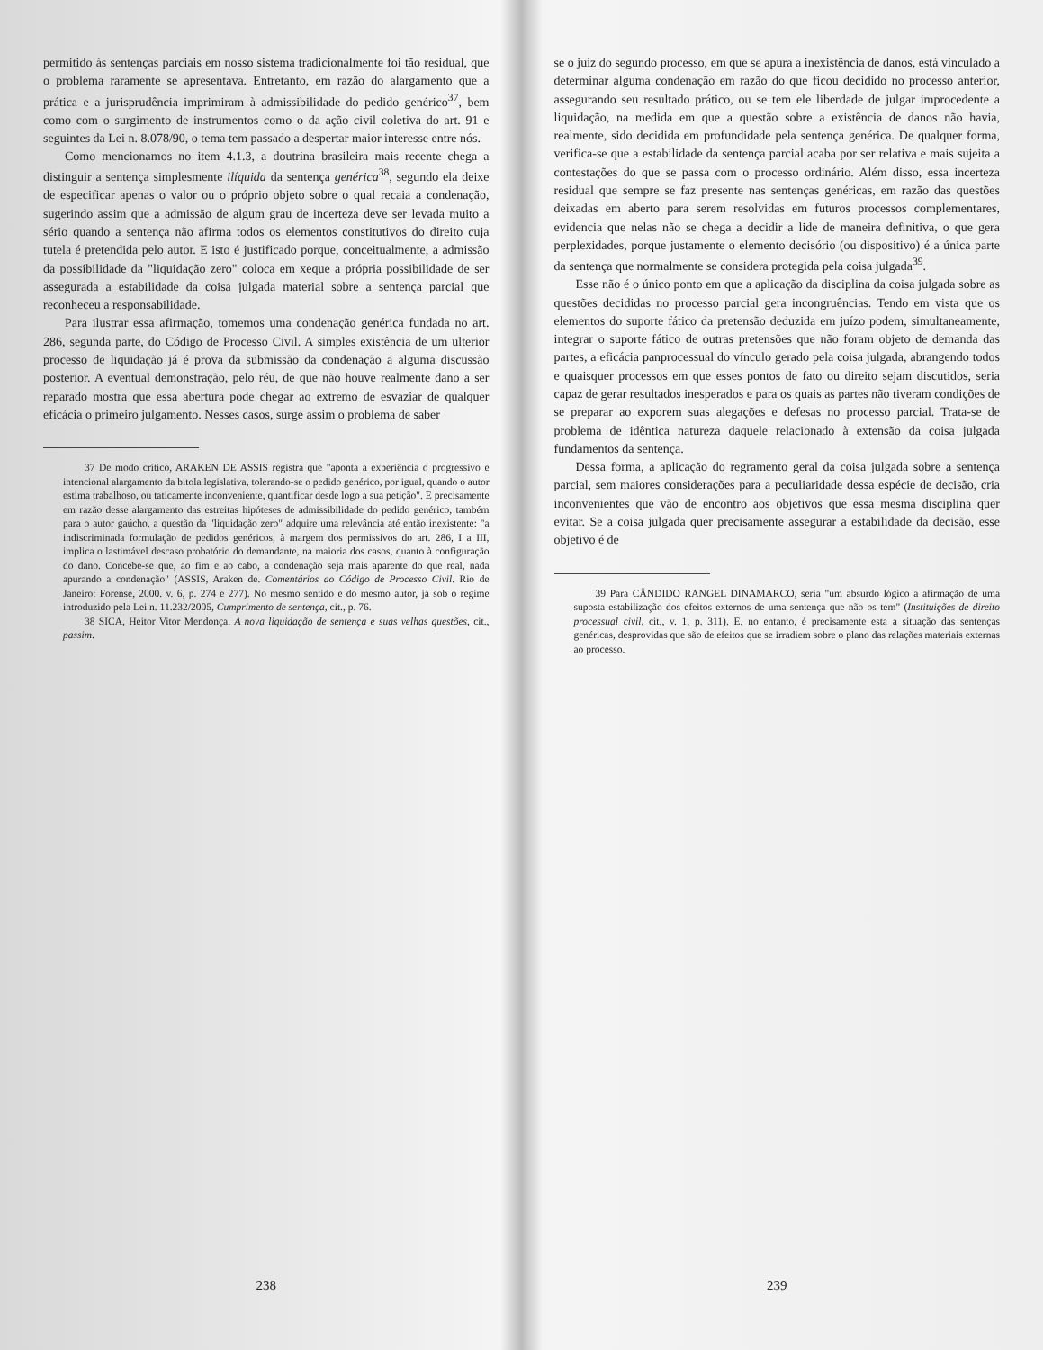permitido às sentenças parciais em nosso sistema tradicionalmente foi tão residual, que o problema raramente se apresentava. Entretanto, em razão do alargamento que a prática e a jurisprudência imprimiram à admissibilidade do pedido genérico<sup>37</sup>, bem como com o surgimento de instrumentos como o da ação civil coletiva do art. 91 e seguintes da Lei n. 8.078/90, o tema tem passado a despertar maior interesse entre nós.
Como mencionamos no item 4.1.3, a doutrina brasileira mais recente chega a distinguir a sentença simplesmente ilíquida da sentença genérica<sup>38</sup>, segundo ela deixe de especificar apenas o valor ou o próprio objeto sobre o qual recaia a condenação, sugerindo assim que a admissão de algum grau de incerteza deve ser levada muito a sério quando a sentença não afirma todos os elementos constitutivos do direito cuja tutela é pretendida pelo autor. E isto é justificado porque, conceitualmente, a admissão da possibilidade da "liquidação zero" coloca em xeque a própria possibilidade de ser assegurada a estabilidade da coisa julgada material sobre a sentença parcial que reconheceu a responsabilidade.
Para ilustrar essa afirmação, tomemos uma condenação genérica fundada no art. 286, segunda parte, do Código de Processo Civil. A simples existência de um ulterior processo de liquidação já é prova da submissão da condenação a alguma discussão posterior. A eventual demonstração, pelo réu, de que não houve realmente dano a ser reparado mostra que essa abertura pode chegar ao extremo de esvaziar de qualquer eficácia o primeiro julgamento. Nesses casos, surge assim o problema de saber
37 De modo crítico, ARAKEN DE ASSIS registra que "aponta a experiência o progressivo e intencional alargamento da bitola legislativa, tolerando-se o pedido genérico, por igual, quando o autor estima trabalhoso, ou taticamente inconveniente, quantificar desde logo a sua petição". E precisamente em razão desse alargamento das estreitas hipóteses de admissibilidade do pedido genérico, também para o autor gaúcho, a questão da "liquidação zero" adquire uma relevância até então inexistente: "a indiscriminada formulação de pedidos genéricos, à margem dos permissivos do art. 286, I a III, implica o lastimável descaso probatório do demandante, na maioria dos casos, quanto à configuração do dano. Concebe-se que, ao fim e ao cabo, a condenação seja mais aparente do que real, nada apurando a condenação" (ASSIS, Araken de. Comentários ao Código de Processo Civil. Rio de Janeiro: Forense, 2000. v. 6, p. 274 e 277). No mesmo sentido e do mesmo autor, já sob o regime introduzido pela Lei n. 11.232/2005, Cumprimento de sentença, cit., p. 76.
38 SICA, Heitor Vitor Mendonça. A nova liquidação de sentença e suas velhas questões, cit., passim.
238
se o juiz do segundo processo, em que se apura a inexistência de danos, está vinculado a determinar alguma condenação em razão do que ficou decidido no processo anterior, assegurando seu resultado prático, ou se tem ele liberdade de julgar improcedente a liquidação, na medida em que a questão sobre a existência de danos não havia, realmente, sido decidida em profundidade pela sentença genérica. De qualquer forma, verifica-se que a estabilidade da sentença parcial acaba por ser relativa e mais sujeita a contestações do que se passa com o processo ordinário. Além disso, essa incerteza residual que sempre se faz presente nas sentenças genéricas, em razão das questões deixadas em aberto para serem resolvidas em futuros processos complementares, evidencia que nelas não se chega a decidir a lide de maneira definitiva, o que gera perplexidades, porque justamente o elemento decisório (ou dispositivo) é a única parte da sentença que normalmente se considera protegida pela coisa julgada<sup>39</sup>.
Esse não é o único ponto em que a aplicação da disciplina da coisa julgada sobre as questões decididas no processo parcial gera incongruências. Tendo em vista que os elementos do suporte fático da pretensão deduzida em juízo podem, simultaneamente, integrar o suporte fático de outras pretensões que não foram objeto de demanda das partes, a eficácia panprocessual do vínculo gerado pela coisa julgada, abrangendo todos e quaisquer processos em que esses pontos de fato ou direito sejam discutidos, seria capaz de gerar resultados inesperados e para os quais as partes não tiveram condições de se preparar ao exporem suas alegações e defesas no processo parcial. Trata-se de problema de idêntica natureza daquele relacionado à extensão da coisa julgada fundamentos da sentença.
Dessa forma, a aplicação do regramento geral da coisa julgada sobre a sentença parcial, sem maiores considerações para a peculiaridade dessa espécie de decisão, cria inconvenientes que vão de encontro aos objetivos que essa mesma disciplina quer evitar. Se a coisa julgada quer precisamente assegurar a estabilidade da decisão, esse objetivo é de
39 Para CÂNDIDO RANGEL DINAMARCO, seria "um absurdo lógico a afirmação de uma suposta estabilização dos efeitos externos de uma sentença que não os tem" (Instituições de direito processual civil, cit., v. 1, p. 311). E, no entanto, é precisamente esta a situação das sentenças genéricas, desprovidas que são de efeitos que se irradiem sobre o plano das relações materiais externas ao processo.
239